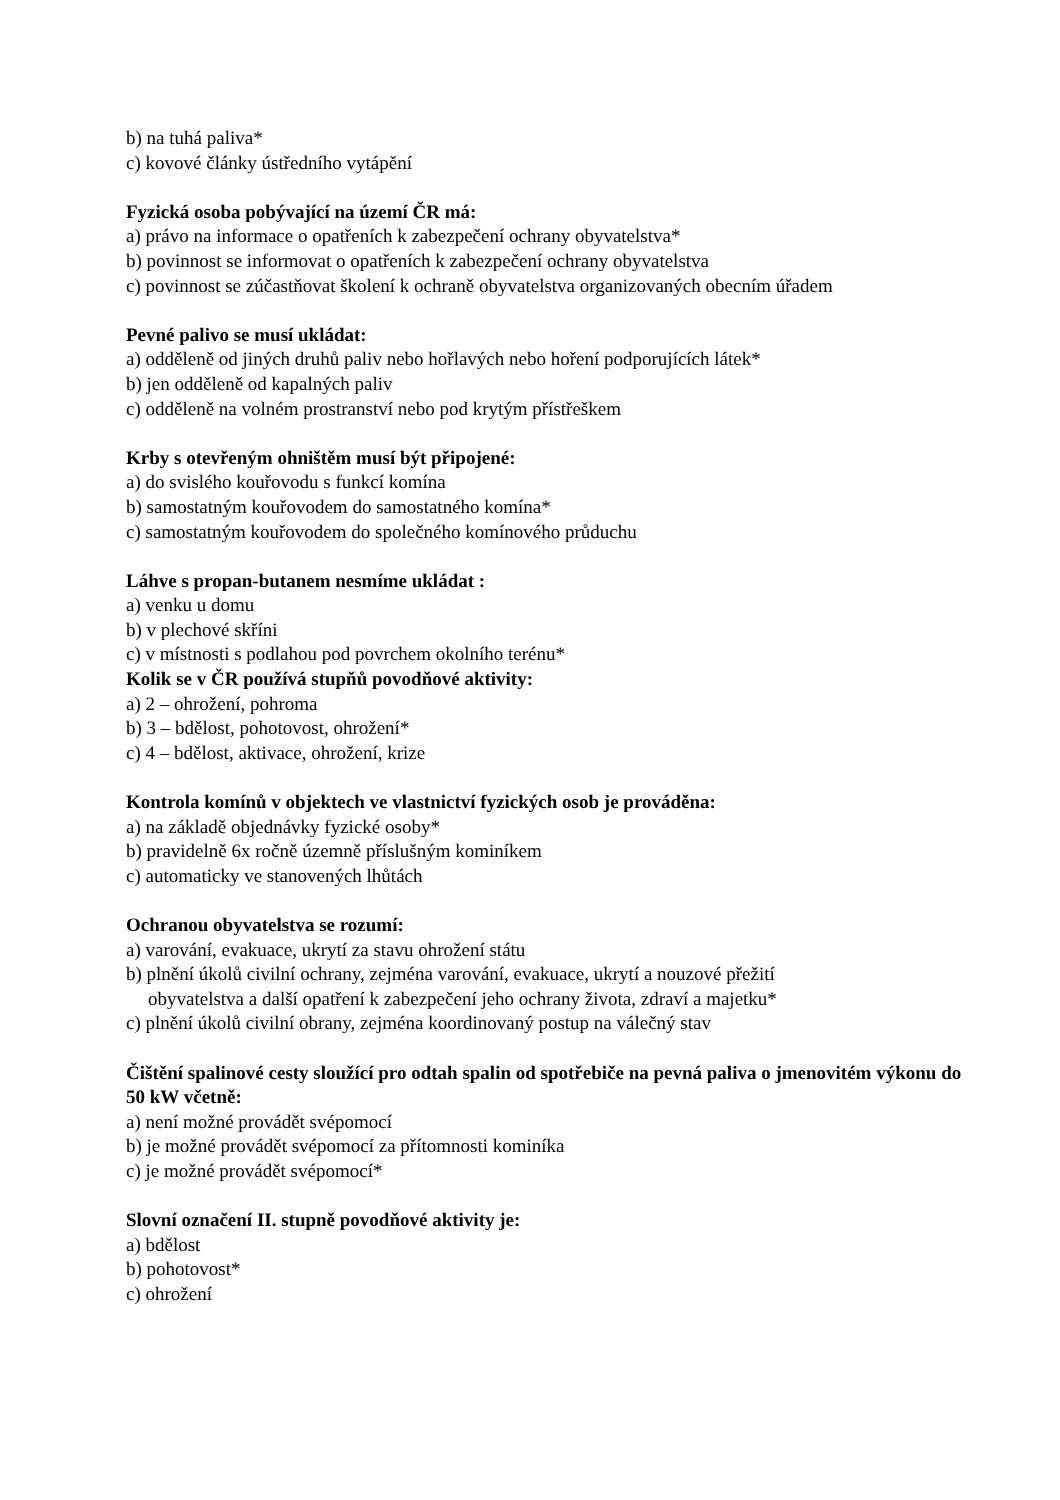b) na tuhá paliva*
c) kovové články ústředního vytápění
Fyzická osoba pobývající na území ČR má:
a) právo na informace o opatřeních k zabezpečení ochrany obyvatelstva*
b) povinnost se informovat o opatřeních k zabezpečení ochrany obyvatelstva
c) povinnost se zúčastňovat školení k ochraně obyvatelstva organizovaných obecním úřadem
Pevné palivo se musí ukládat:
a) odděleně od jiných druhů paliv nebo hořlavých nebo hoření podporujících látek*
b) jen odděleně od kapalných paliv
c) odděleně na volném prostranství nebo pod krytým přístřeškem
Krby s otevřeným ohništěm musí být připojené:
a) do svislého kouřovodu s funkcí komína
b) samostatným kouřovodem do samostatného komína*
c) samostatným kouřovodem do společného komínového průduchu
Láhve s propan-butanem nesmíme ukládat :
a) venku u domu
b) v plechové skříni
c) v místnosti s podlahou pod povrchem okolního terénu*
Kolik se v ČR používá stupňů povodňové aktivity:
a) 2 – ohrožení, pohroma
b) 3 – bdělost, pohotovost, ohrožení*
c) 4 – bdělost, aktivace, ohrožení, krize
Kontrola komínů v objektech ve vlastnictví fyzických osob je prováděna:
a) na základě objednávky fyzické osoby*
b) pravidelně 6x ročně územně příslušným kominíkem
c) automaticky ve stanovených lhůtách
Ochranou obyvatelstva se rozumí:
a) varování, evakuace, ukrytí za stavu ohrožení státu
b) plnění úkolů civilní ochrany, zejména varování, evakuace, ukrytí a nouzové přežití
obyvatelstva a další opatření k zabezpečení jeho ochrany života, zdraví a majetku*
c) plnění úkolů civilní obrany, zejména koordinovaný postup na válečný stav
Čištění spalinové cesty sloužící pro odtah spalin od spotřebiče na pevná paliva o jmenovitém výkonu do 50 kW včetně:
a) není možné provádět svépomocí
b) je možné provádět svépomocí za přítomnosti kominíka
c) je možné provádět svépomocí*
Slovní označení II. stupně povodňové aktivity je:
a) bdělost
b) pohotovost*
c) ohrožení